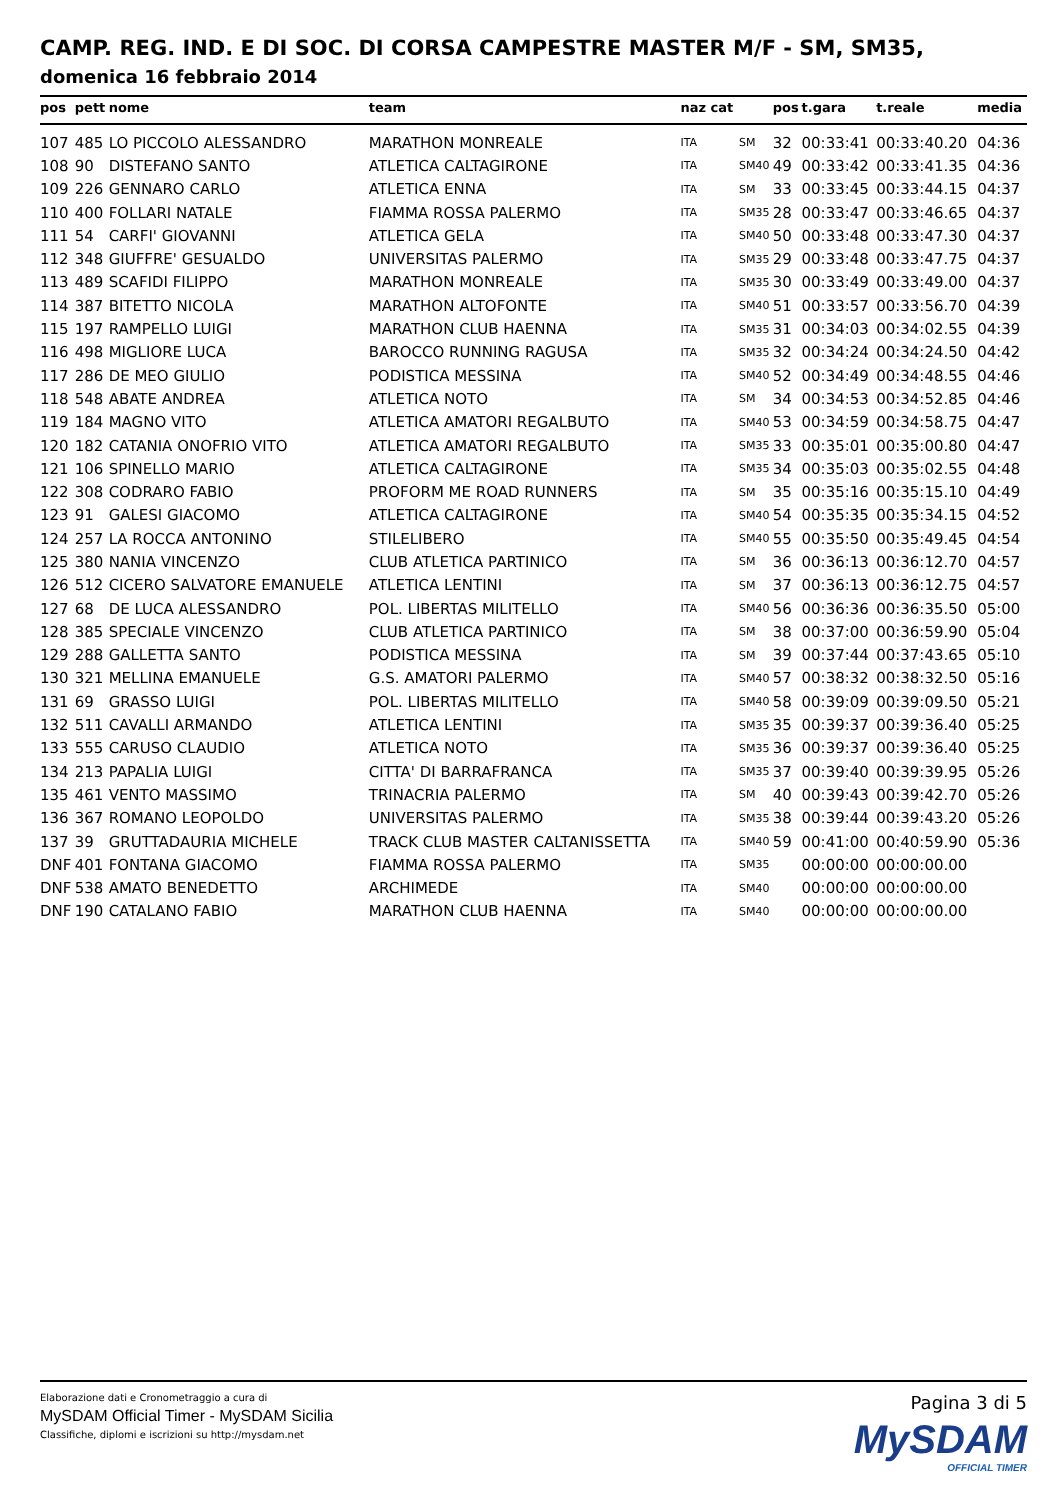CAMP. REG. IND. E DI SOC. DI CORSA CAMPESTRE MASTER M/F - SM, SM35,
domenica 16 febbraio 2014
| pos | pett | nome | team | naz cat | | pos | t.gara | t.reale | media |
| --- | --- | --- | --- | --- | --- | --- | --- | --- | --- |
| 107 | 485 | LO PICCOLO ALESSANDRO | MARATHON MONREALE | ITA | SM | 32 | 00:33:41 | 00:33:40.20 | 04:36 |
| 108 | 90 | DISTEFANO SANTO | ATLETICA CALTAGIRONE | ITA | SM40 | 49 | 00:33:42 | 00:33:41.35 | 04:36 |
| 109 | 226 | GENNARO CARLO | ATLETICA ENNA | ITA | SM | 33 | 00:33:45 | 00:33:44.15 | 04:37 |
| 110 | 400 | FOLLARI NATALE | FIAMMA ROSSA PALERMO | ITA | SM35 | 28 | 00:33:47 | 00:33:46.65 | 04:37 |
| 111 | 54 | CARFI' GIOVANNI | ATLETICA GELA | ITA | SM40 | 50 | 00:33:48 | 00:33:47.30 | 04:37 |
| 112 | 348 | GIUFFRE' GESUALDO | UNIVERSITAS PALERMO | ITA | SM35 | 29 | 00:33:48 | 00:33:47.75 | 04:37 |
| 113 | 489 | SCAFIDI FILIPPO | MARATHON MONREALE | ITA | SM35 | 30 | 00:33:49 | 00:33:49.00 | 04:37 |
| 114 | 387 | BITETTO NICOLA | MARATHON ALTOFONTE | ITA | SM40 | 51 | 00:33:57 | 00:33:56.70 | 04:39 |
| 115 | 197 | RAMPELLO LUIGI | MARATHON CLUB HAENNA | ITA | SM35 | 31 | 00:34:03 | 00:34:02.55 | 04:39 |
| 116 | 498 | MIGLIORE LUCA | BAROCCO RUNNING RAGUSA | ITA | SM35 | 32 | 00:34:24 | 00:34:24.50 | 04:42 |
| 117 | 286 | DE MEO GIULIO | PODISTICA MESSINA | ITA | SM40 | 52 | 00:34:49 | 00:34:48.55 | 04:46 |
| 118 | 548 | ABATE ANDREA | ATLETICA NOTO | ITA | SM | 34 | 00:34:53 | 00:34:52.85 | 04:46 |
| 119 | 184 | MAGNO VITO | ATLETICA AMATORI REGALBUTO | ITA | SM40 | 53 | 00:34:59 | 00:34:58.75 | 04:47 |
| 120 | 182 | CATANIA ONOFRIO VITO | ATLETICA AMATORI REGALBUTO | ITA | SM35 | 33 | 00:35:01 | 00:35:00.80 | 04:47 |
| 121 | 106 | SPINELLO MARIO | ATLETICA CALTAGIRONE | ITA | SM35 | 34 | 00:35:03 | 00:35:02.55 | 04:48 |
| 122 | 308 | CODRARO FABIO | PROFORM ME ROAD RUNNERS | ITA | SM | 35 | 00:35:16 | 00:35:15.10 | 04:49 |
| 123 | 91 | GALESI GIACOMO | ATLETICA CALTAGIRONE | ITA | SM40 | 54 | 00:35:35 | 00:35:34.15 | 04:52 |
| 124 | 257 | LA ROCCA ANTONINO | STILELIBERO | ITA | SM40 | 55 | 00:35:50 | 00:35:49.45 | 04:54 |
| 125 | 380 | NANIA VINCENZO | CLUB ATLETICA PARTINICO | ITA | SM | 36 | 00:36:13 | 00:36:12.70 | 04:57 |
| 126 | 512 | CICERO SALVATORE EMANUELE | ATLETICA LENTINI | ITA | SM | 37 | 00:36:13 | 00:36:12.75 | 04:57 |
| 127 | 68 | DE LUCA ALESSANDRO | POL. LIBERTAS MILITELLO | ITA | SM40 | 56 | 00:36:36 | 00:36:35.50 | 05:00 |
| 128 | 385 | SPECIALE VINCENZO | CLUB ATLETICA PARTINICO | ITA | SM | 38 | 00:37:00 | 00:36:59.90 | 05:04 |
| 129 | 288 | GALLETTA SANTO | PODISTICA MESSINA | ITA | SM | 39 | 00:37:44 | 00:37:43.65 | 05:10 |
| 130 | 321 | MELLINA EMANUELE | G.S. AMATORI PALERMO | ITA | SM40 | 57 | 00:38:32 | 00:38:32.50 | 05:16 |
| 131 | 69 | GRASSO LUIGI | POL. LIBERTAS MILITELLO | ITA | SM40 | 58 | 00:39:09 | 00:39:09.50 | 05:21 |
| 132 | 511 | CAVALLI ARMANDO | ATLETICA LENTINI | ITA | SM35 | 35 | 00:39:37 | 00:39:36.40 | 05:25 |
| 133 | 555 | CARUSO CLAUDIO | ATLETICA NOTO | ITA | SM35 | 36 | 00:39:37 | 00:39:36.40 | 05:25 |
| 134 | 213 | PAPALIA LUIGI | CITTA' DI BARRAFRANCA | ITA | SM35 | 37 | 00:39:40 | 00:39:39.95 | 05:26 |
| 135 | 461 | VENTO MASSIMO | TRINACRIA PALERMO | ITA | SM | 40 | 00:39:43 | 00:39:42.70 | 05:26 |
| 136 | 367 | ROMANO LEOPOLDO | UNIVERSITAS PALERMO | ITA | SM35 | 38 | 00:39:44 | 00:39:43.20 | 05:26 |
| 137 | 39 | GRUTTADAURIA MICHELE | TRACK CLUB MASTER CALTANISSETTA | ITA | SM40 | 59 | 00:41:00 | 00:40:59.90 | 05:36 |
| DNF | 401 | FONTANA GIACOMO | FIAMMA ROSSA PALERMO | ITA | SM35 | | 00:00:00 | 00:00:00.00 | |
| DNF | 538 | AMATO BENEDETTO | ARCHIMEDE | ITA | SM40 | | 00:00:00 | 00:00:00.00 | |
| DNF | 190 | CATALANO FABIO | MARATHON CLUB HAENNA | ITA | SM40 | | 00:00:00 | 00:00:00.00 | |
Elaborazione dati e Cronometraggio a cura di
MySDAM Official Timer - MySDAM Sicilia
Classifiche, diplomi e iscrizioni su http://mysdam.net
Pagina 3 di 5
MySDAM
OFFICIAL TIMER